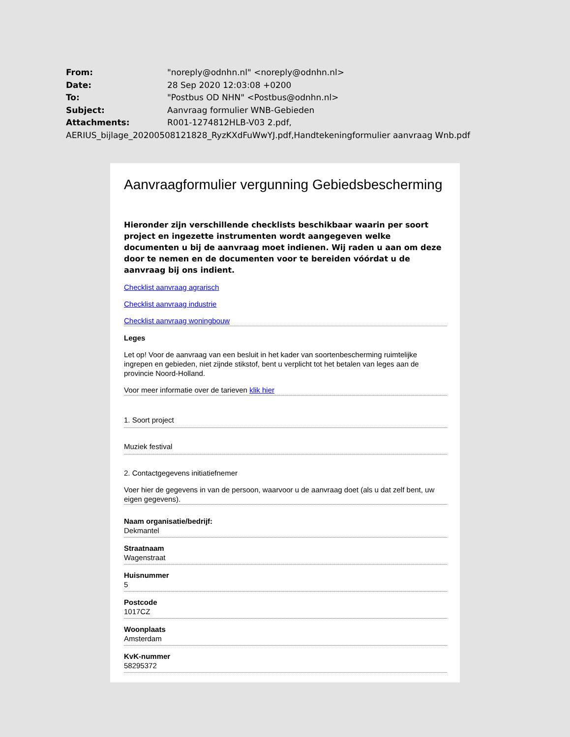From: "noreply@odnhn.nl" <noreply@odnhn.nl>
Date: 28 Sep 2020 12:03:08 +0200
To: "Postbus OD NHN" <Postbus@odnhn.nl>
Subject: Aanvraag formulier WNB-Gebieden
Attachments: R001-1274812HLB-V03 2.pdf,
AERIUS_bijlage_20200508121828_RyzKXdFuWwYJ.pdf,Handtekeningformulier aanvraag Wnb.pdf
Aanvraagformulier vergunning Gebiedsbescherming
Hieronder zijn verschillende checklists beschikbaar waarin per soort project en ingezette instrumenten wordt aangegeven welke documenten u bij de aanvraag moet indienen. Wij raden u aan om deze door te nemen en de documenten voor te bereiden vóórdat u de aanvraag bij ons indient.
Checklist aanvraag agrarisch
Checklist aanvraag industrie
Checklist aanvraag woningbouw
Leges
Let op! Voor de aanvraag van een besluit in het kader van soortenbescherming ruimtelijke ingrepen en gebieden, niet zijnde stikstof, bent u verplicht tot het betalen van leges aan de provincie Noord-Holland.
Voor meer informatie over de tarieven klik hier
1. Soort project
Muziek festival
2. Contactgegevens initiatiefnemer
Voer hier de gegevens in van de persoon, waarvoor u de aanvraag doet (als u dat zelf bent, uw eigen gegevens).
Naam organisatie/bedrijf:
Dekmantel
Straatnaam
Wagenstraat
Huisnummer
5
Postcode
1017CZ
Woonplaats
Amsterdam
KvK-nummer
58295372